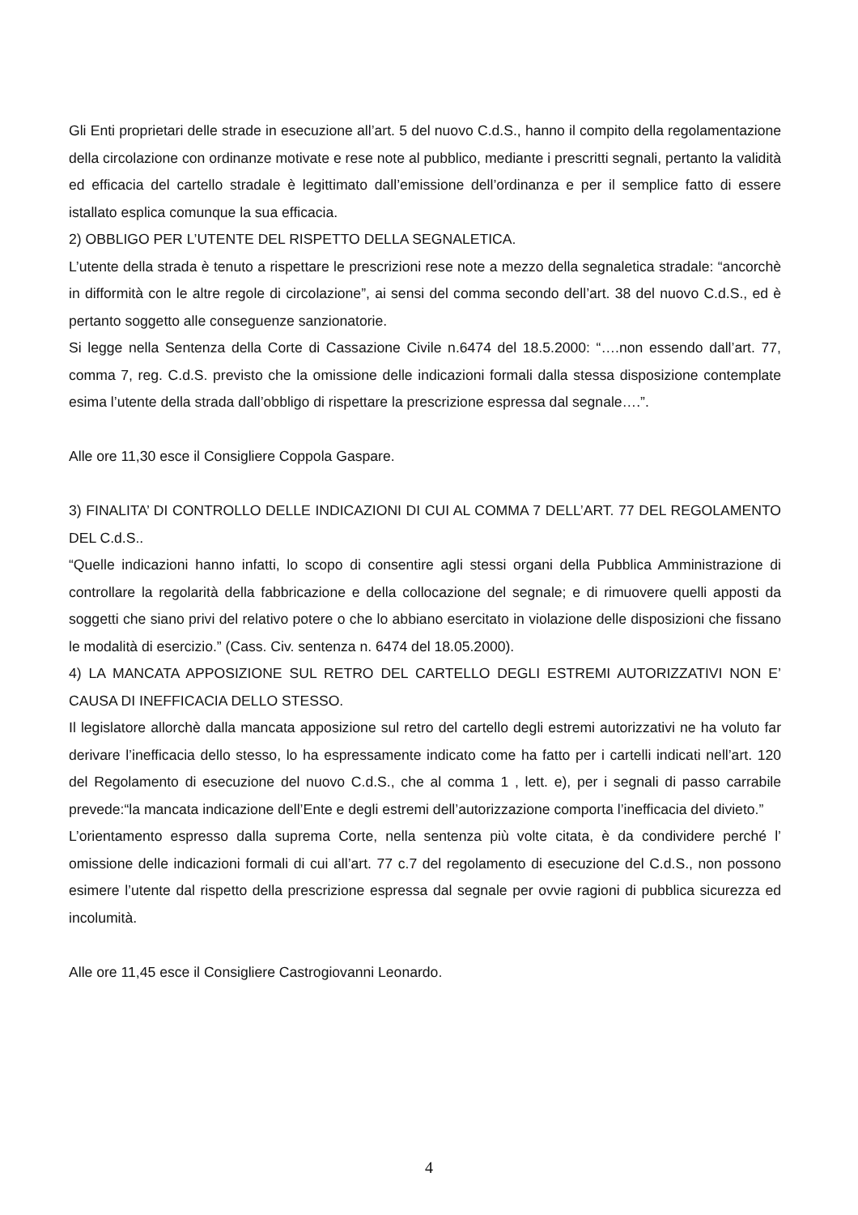Gli Enti proprietari delle strade in esecuzione all’art. 5 del nuovo C.d.S., hanno il compito della regolamentazione della circolazione con ordinanze motivate e rese note al pubblico, mediante i prescritti segnali, pertanto la validità ed efficacia del cartello stradale è legittimato dall’emissione dell’ordinanza e per il semplice fatto di essere istallato esplica comunque la sua efficacia.
2) OBBLIGO PER L’UTENTE DEL RISPETTO DELLA SEGNALETICA.
L’utente della strada è tenuto a rispettare le prescrizioni rese note a mezzo della segnaletica stradale: “ancorchè in difformità con le altre regole di circolazione”, ai sensi del comma secondo dell’art. 38 del nuovo C.d.S., ed è pertanto soggetto alle conseguenze sanzionatorie.
Si legge nella Sentenza della Corte di Cassazione Civile n.6474 del 18.5.2000: “….non essendo dall’art. 77, comma 7, reg. C.d.S. previsto che la omissione delle indicazioni formali dalla stessa disposizione contemplate esima l’utente della strada dall’obbligo di rispettare la prescrizione espressa dal segnale….”.
Alle ore 11,30 esce il Consigliere Coppola Gaspare.
3) FINALITA’ DI CONTROLLO DELLE INDICAZIONI DI CUI AL COMMA 7 DELL’ART. 77 DEL REGOLAMENTO DEL C.d.S..
“Quelle indicazioni hanno infatti, lo scopo di consentire agli stessi organi della Pubblica Amministrazione di controllare la regolarità della fabbricazione e della collocazione del segnale; e di rimuovere quelli apposti da soggetti che siano privi del relativo potere o che lo abbiano esercitato in violazione delle disposizioni che fissano le modalità di esercizio.” (Cass. Civ. sentenza n. 6474 del 18.05.2000).
4) LA MANCATA APPOSIZIONE SUL RETRO DEL CARTELLO DEGLI ESTREMI AUTORIZZATIVI NON E’ CAUSA DI INEFFICACIA DELLO STESSO.
Il legislatore allorchè dalla mancata apposizione sul retro del cartello degli estremi autorizzativi ne ha voluto far derivare l’inefficacia dello stesso, lo ha espressamente indicato come ha fatto per i cartelli indicati nell’art. 120 del Regolamento di esecuzione del nuovo C.d.S., che al comma 1 , lett. e), per i segnali di passo carrabile prevede:“la mancata indicazione dell’Ente e degli estremi dell’autorizzazione comporta l’inefficacia del divieto.”
L’orientamento espresso dalla suprema Corte, nella sentenza più volte citata, è da condividere perché l’ omissione delle indicazioni formali di cui all’art. 77 c.7 del regolamento di esecuzione del C.d.S., non possono esimere l’utente dal rispetto della prescrizione espressa dal segnale per ovvie ragioni di pubblica sicurezza ed incolumità.
Alle ore 11,45 esce il Consigliere Castrogiovanni Leonardo.
4